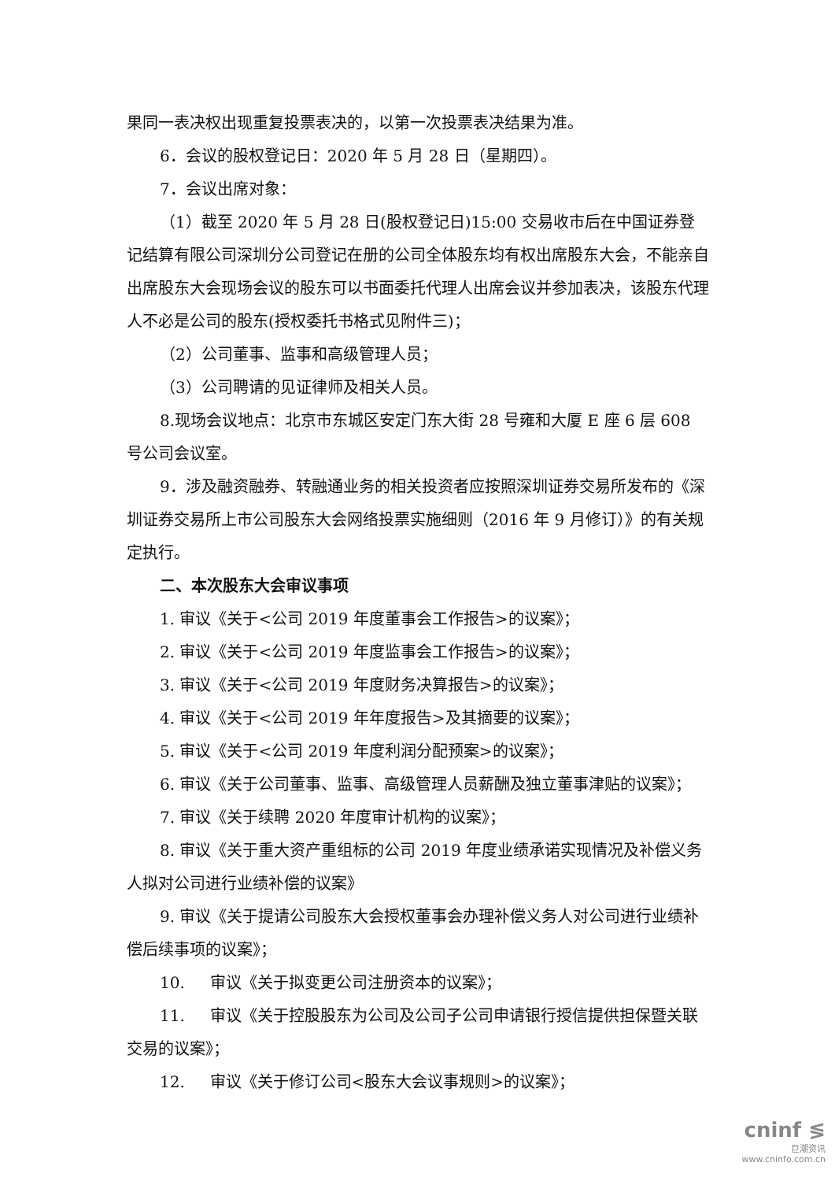果同一表决权出现重复投票表决的，以第一次投票表决结果为准。
6．会议的股权登记日：2020 年 5 月 28 日（星期四）。
7．会议出席对象：
（1）截至 2020 年 5 月 28 日(股权登记日)15:00 交易收市后在中国证券登记结算有限公司深圳分公司登记在册的公司全体股东均有权出席股东大会，不能亲自出席股东大会现场会议的股东可以书面委托代理人出席会议并参加表决，该股东代理人不必是公司的股东(授权委托书格式见附件三)；
（2）公司董事、监事和高级管理人员；
（3）公司聘请的见证律师及相关人员。
8.现场会议地点：北京市东城区安定门东大街 28 号雍和大厦 E 座 6 层 608 号公司会议室。
9．涉及融资融券、转融通业务的相关投资者应按照深圳证券交易所发布的《深圳证券交易所上市公司股东大会网络投票实施细则（2016 年 9 月修订）》的有关规定执行。
二、本次股东大会审议事项
1. 审议《关于<公司 2019 年度董事会工作报告>的议案》；
2. 审议《关于<公司 2019 年度监事会工作报告>的议案》；
3. 审议《关于<公司 2019 年度财务决算报告>的议案》；
4. 审议《关于<公司 2019 年年度报告>及其摘要的议案》；
5. 审议《关于<公司 2019 年度利润分配预案>的议案》；
6. 审议《关于公司董事、监事、高级管理人员薪酬及独立董事津贴的议案》；
7. 审议《关于续聘 2020 年度审计机构的议案》；
8. 审议《关于重大资产重组标的公司 2019 年度业绩承诺实现情况及补偿义务人拟对公司进行业绩补偿的议案》
9. 审议《关于提请公司股东大会授权董事会办理补偿义务人对公司进行业绩补偿后续事项的议案》；
10. 审议《关于拟变更公司注册资本的议案》；
11. 审议《关于控股股东为公司及公司子公司申请银行授信提供担保暨关联交易的议案》；
12. 审议《关于修订公司<股东大会议事规则>的议案》；
cninf ≶
巨潮资讯
www.cninfo.com.cn